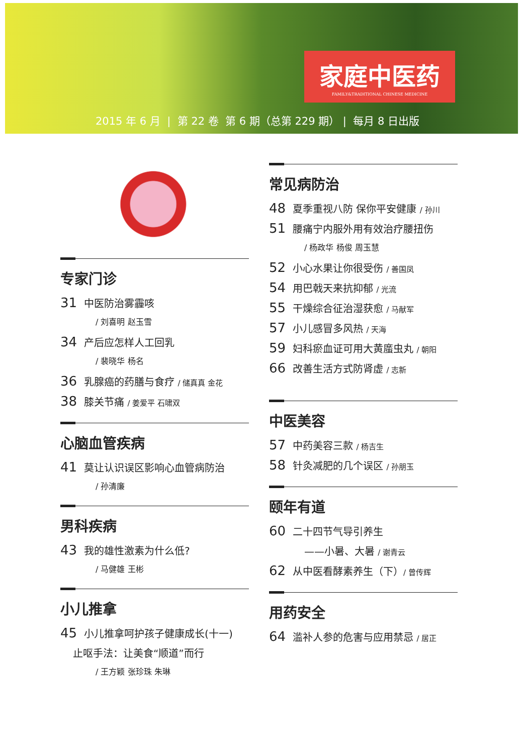家庭中医药
FAMILY&TRADITIONAL CHINESE MEDICINE
2015 年 6 月 | 第 22 卷 第 6 期（总第 229 期） | 每月 8 日出版
专家门诊
31 中医防治雾霾咳
/ 刘喜明 赵玉雪
34 产后应怎样人工回乳
/ 裴晓华 杨名
36 乳腺癌的药膳与食疗 / 储真真 金花
38 膝关节痛 / 姜爱平 石啸双
心脑血管疾病
41 莫让认识误区影响心血管病防治
/ 孙清廉
男科疾病
43 我的雄性激素为什么低?
/ 马健雄 王彬
小儿推拿
45 小儿推拿呵护孩子健康成长(十一)
止呕手法：让美食“顺道”而行
/ 王方颖 张珍珠 朱琳
常见病防治
48 夏季重视八防 保你平安健康 / 孙川
51 腰痛宁内服外用有效治疗腰扭伤
/ 杨政华 杨俊 周玉慧
52 小心水果让你很受伤 / 善国凤
54 用巴戟天来抗抑郁 / 光流
55 干燥综合征治湿获愈 / 马献军
57 小儿感冒多风热 / 天海
59 妇科瘀血证可用大黄䗪虫丸 / 朝阳
66 改善生活方式防肾虚 / 志新
中医美容
57 中药美容三款 / 杨吉生
58 针灸减肥的几个误区 / 孙朋玉
颐年有道
60 二十四节气导引养生
——小暑、大暑 / 谢青云
62 从中医看酵素养生（下）/ 曾传辉
用药安全
64 滥补人参的危害与应用禁忌 / 居正